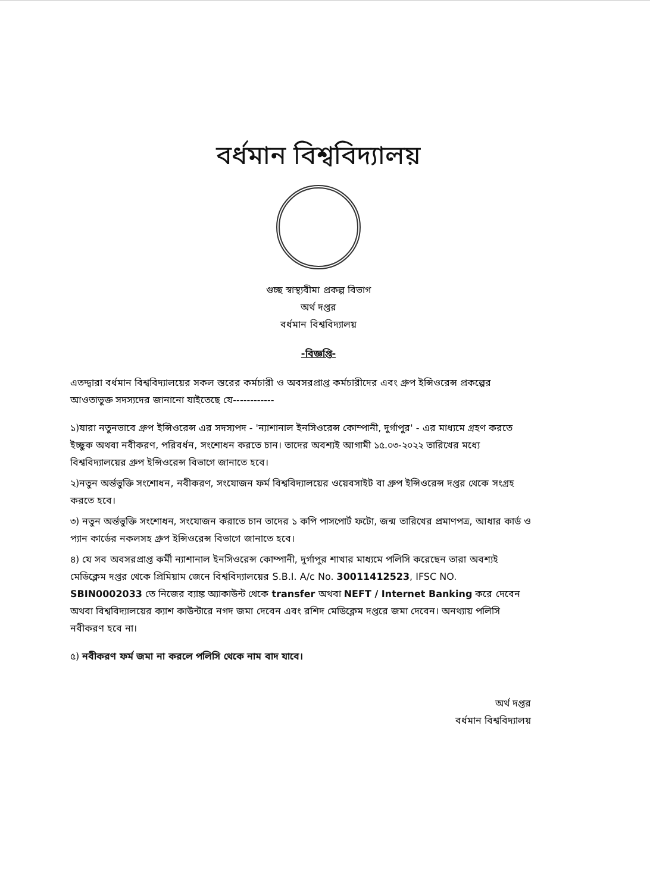বর্ধমান বিশ্ববিদ্যালয়
গুচ্ছ স্বাস্থ্যবীমা প্রকল্প বিভাগ
অর্থ দপ্তর
বর্ধমান বিশ্ববিদ্যালয়
-বিজ্ঞপ্তি-
এতদ্দ্বারা বর্ধমান বিশ্ববিদ্যালয়ের সকল স্তরের কর্মচারী ও অবসরপ্রাপ্ত কর্মচারীদের এবং গ্রুপ ইন্সিওরেন্স প্রকল্পের আওতাভুক্ত সদস্যদের জানানো যাইতেছে যে------------
১)যারা নতুনভাবে গ্রুপ ইন্সিওরেন্স এর সদস্যপদ - 'ন্যাশানাল ইনসিওরেন্স কোম্পানী, দুর্গাপুর' - এর মাধ্যমে গ্রহণ করতে ইচ্ছুক অথবা নবীকরণ, পরিবর্ধন, সংশোধন করতে চান। তাদের অবশ্যই আগামী ১৫.০৩-২০২২ তারিখের মধ্যে বিশ্ববিদ্যালয়ের গ্রুপ ইন্সিওরেন্স বিভাগে জানাতে হবে।
২)নতুন অর্ন্তভুক্তি সংশোধন, নবীকরণ, সংযোজন ফর্ম বিশ্ববিদ্যালয়ের ওয়েবসাইট বা গ্রুপ ইন্সিওরেন্স দপ্তর থেকে সংগ্রহ করতে হবে।
৩) নতুন অর্ন্তভুক্তি সংশোধন, সংযোজন করাতে চান তাদের ১ কপি পাসপোর্ট ফটো, জন্ম তারিখের প্রমাণপত্র, আধার কার্ড ও প্যান কার্ডের নকলসহ গ্রুপ ইন্সিওরেন্স বিভাগে জানাতে হবে।
৪) যে সব অবসরপ্রাপ্ত কর্মী ন্যাশানাল ইনসিওরেন্স কোম্পানী, দুর্গাপুর শাখার মাধ্যমে পলিসি করেছেন তারা অবশ্যই মেডিক্লেম দপ্তর থেকে প্রিমিয়াম জেনে বিশ্ববিদ্যালয়ের S.B.I. A/c No. 30011412523, IFSC NO. SBIN0002033 তে নিজের ব্যাঙ্ক অ্যাকাউন্ট থেকে transfer অথবা NEFT / Internet Banking করে দেবেন অথবা বিশ্ববিদ্যালয়ের ক্যাশ কাউন্টারে নগদ জমা দেবেন এবং রশিদ মেডিক্লেম দপ্তরে জমা দেবেন। অনথ্যায় পলিসি নবীকরণ হবে না।
৫) নবীকরণ ফর্ম জমা না করলে পলিসি থেকে নাম বাদ যাবে।
অর্থ দপ্তর
বর্ধমান বিশ্ববিদ্যালয়